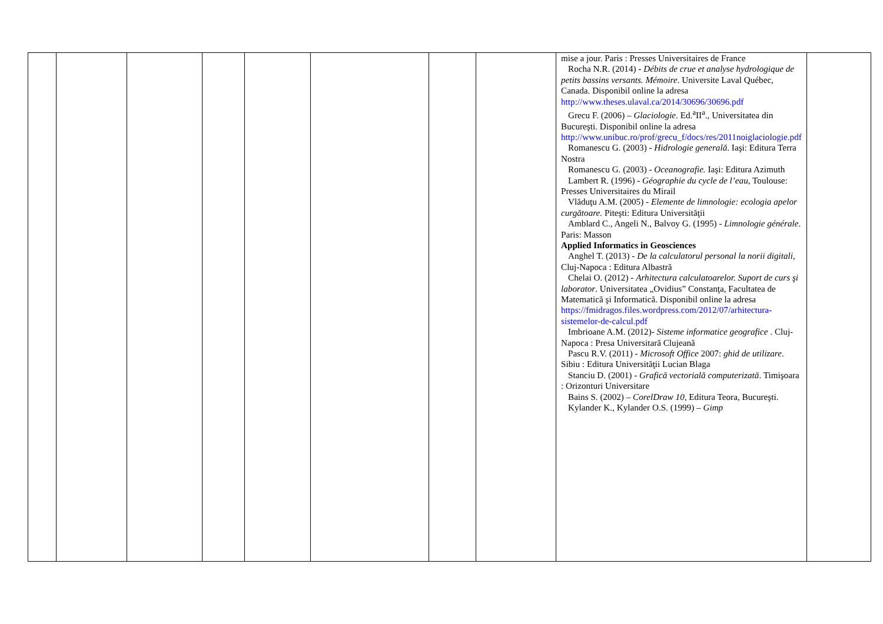| | | | | | | | | mise a jour. Paris : Presses Universitaires de France Rocha N.R. (2014) - Débits de crue et analyse hydrologique de petits bassins versants. Mémoire . Universite Laval Québec, Canada. Disponibil online la adresa http://www.theses.ulaval.ca/2014/30696/30696.pdf Grecu F. (2006) – Glaciologie . Ed.<sup>a</sup>II<sup>a</sup>., Universitatea din Bucureşti. Disponibil online la adresa http://www.unibuc.ro/prof/grecu_f/docs/res/2011noiglaciologie.pdf Romanescu G. (2003) - Hidrologie generală . Iaşi: Editura Terra Nostra Romanescu G. (2003) - Oceanografie. Iaşi: Editura Azimuth Lambert R. (1996) - Géographie du cycle de l’eau , Toulouse: Presses Universitaires du Mirail Vlăduţu A.M. (2005) - Elemente de limnologie: ecologia apelor curgătoare. Piteşti: Editura Universităţii Amblard C., Angeli N., Balvoy G. (1995) - Limnologie générale . Paris: Masson Applied Informatics in Geosciences Anghel T. (2013) - De la calculatorul personal la norii digitali , Cluj-Napoca : Editura Albastră Chelai O. (2012) - Arhitectura calculatoarelor. Suport de curs şi laborator . Universitatea „Ovidius” Constanţa, Facultatea de Matematică şi Informatică. Disponibil online la adresa https://fmidragos.files.wordpress.com/2012/07/arhitectura-sistemelor-de-calcul.pdf Imbrioane A.M. (2012)- Sisteme informatice geografice . Cluj-Napoca : Presa Universitară Clujeană Pascu R.V. (2011) - Microsoft Office 2007: ghid de utilizare . Sibiu : Editura Universităţii Lucian Blaga Stanciu D. (2001) - Grafică vectorială computerizată . Timişoara : Orizonturi Universitare Bains S. (2002) – CorelDraw 10 , Editura Teora, Bucureşti. Kylander K., Kylander O.S. (1999) – Gimp | |